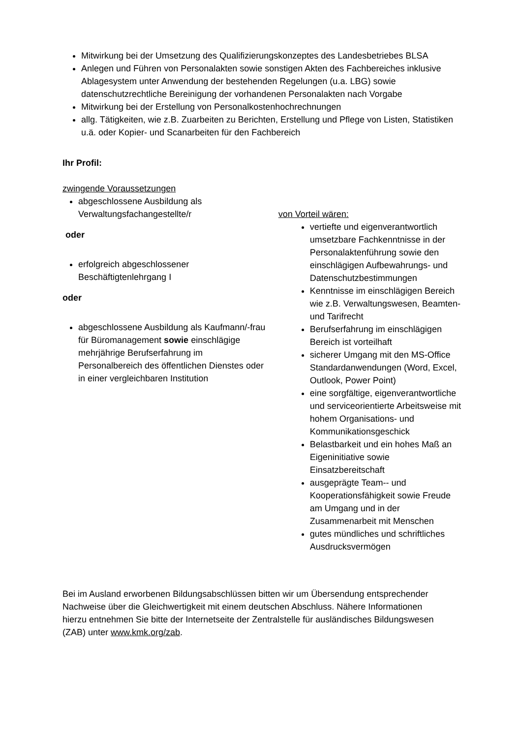Mitwirkung bei der Umsetzung des Qualifizierungskonzeptes des Landesbetriebes BLSA
Anlegen und Führen von Personalakten sowie sonstigen Akten des Fachbereiches inklusive Ablagesystem unter Anwendung der bestehenden Regelungen (u.a. LBG) sowie datenschutzrechtliche Bereinigung der vorhandenen Personalakten nach Vorgabe
Mitwirkung bei der Erstellung von Personalkostenhochrechnungen
allg. Tätigkeiten, wie z.B. Zuarbeiten zu Berichten, Erstellung und Pflege von Listen, Statistiken u.ä. oder Kopier- und Scanarbeiten für den Fachbereich
Ihr Profil:
zwingende Voraussetzungen
abgeschlossene Ausbildung als Verwaltungsfachangestellte/r
oder
erfolgreich abgeschlossener Beschäftigtenlehrgang I
oder
abgeschlossene Ausbildung als Kaufmann/-frau für Büromanagement sowie einschlägige mehrjährige Berufserfahrung im Personalbereich des öffentlichen Dienstes oder in einer vergleichbaren Institution
von Vorteil wären:
vertiefte und eigenverantwortlich umsetzbare Fachkenntnisse in der Personalaktenführung sowie den einschlägigen Aufbewahrungs- und Datenschutzbestimmungen
Kenntnisse im einschlägigen Bereich wie z.B. Verwaltungswesen, Beamten- und Tarifrecht
Berufserfahrung im einschlägigen Bereich ist vorteilhaft
sicherer Umgang mit den MS-Office Standardanwendungen (Word, Excel, Outlook, Power Point)
eine sorgfältige, eigenverantwortliche und serviceorientierte Arbeitsweise mit hohem Organisations- und Kommunikationsgeschick
Belastbarkeit und ein hohes Maß an Eigeninitiative sowie Einsatzbereitschaft
ausgeprägte Team-- und Kooperationsfähigkeit sowie Freude am Umgang und in der Zusammenarbeit mit Menschen
gutes mündliches und schriftliches Ausdrucksvermögen
Bei im Ausland erworbenen Bildungsabschlüssen bitten wir um Übersendung entsprechender Nachweise über die Gleichwertigkeit mit einem deutschen Abschluss. Nähere Informationen hierzu entnehmen Sie bitte der Internetseite der Zentralstelle für ausländisches Bildungswesen (ZAB) unter www.kmk.org/zab.